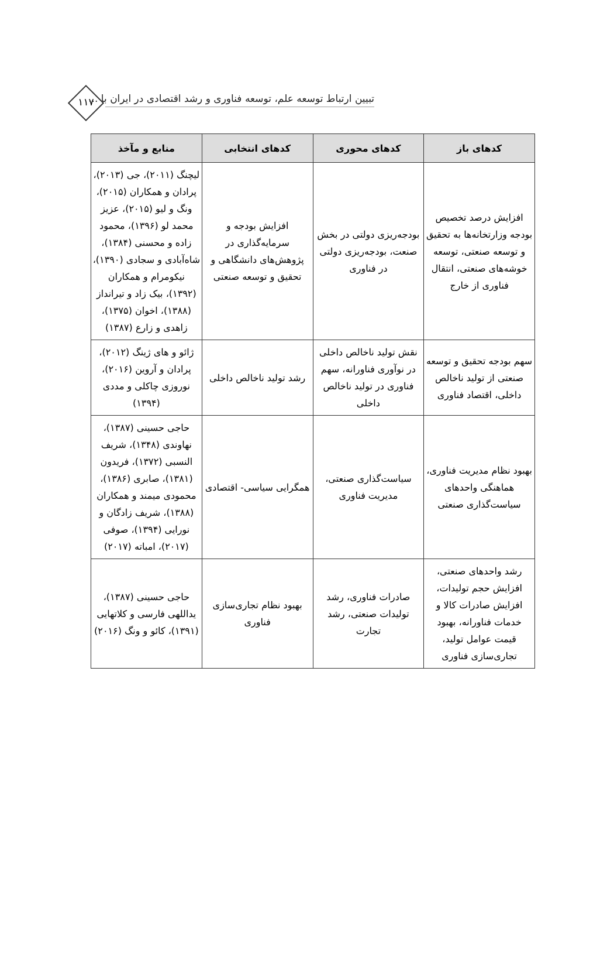۱۱۷ تبیین ارتباط توسعه علم، توسعه فناوری و رشد اقتصادی در ایران با ...
| کدهای باز | کدهای محوری | کدهای انتخابی | منابع و مآخذ |
| --- | --- | --- | --- |
| افزایش درصد تخصیص بودجه وزارتخانه‌ها به تحقیق و توسعه صنعتی، توسعه خوشه‌های صنعتی، انتقال فناوری از خارج | بودجه‌ریزی دولتی در بخش صنعت، بودجه‌ریزی دولتی در فناوری | افزایش بودجه و سرمایه‌گذاری در پژوهش‌های دانشگاهی و تحقیق و توسعه صنعتی | لیچنگ (۲۰۱۱)، جی (۲۰۱۳)، پرادان و همکاران (۲۰۱۵)، ونگ و لیو (۲۰۱۵)، عزیز محمد لو (۱۳۹۶)، محمود زاده و محسنی (۱۳۸۴)، شاه‌آبادی و سجادی (۱۳۹۰)، نیکومرام و همکاران (۱۳۹۲)، بیک زاد و تیرانداز (۱۳۸۸)، اخوان (۱۳۷۵)، زاهدی و زارع (۱۳۸۷) |
| سهم بودجه تحقیق و توسعه صنعتی از تولید ناخالص داخلی، اقتصاد فناوری | نقش تولید ناخالص داخلی در نوآوری فناورانه، سهم فناوری در تولید ناخالص داخلی | رشد تولید ناخالص داخلی | ژائو و های ژینگ (۲۰۱۲)، پرادان و آروین (۲۰۱۶)، نوروزی چاکلی و مددی (۱۳۹۴) |
| بهبود نظام مدیریت فناوری، هماهنگی واحدهای سیاست‌گذاری صنعتی | سیاست‌گذاری صنعتی، مدیریت فناوری | همگرایی سیاسی- اقتصادی | حاجی حسینی (۱۳۸۷)، نهاوندی (۱۳۴۸)، شریف النسبی (۱۳۷۲)، فریدون (۱۳۸۱)، صابری (۱۳۸۶)، محمودی میمند و همکاران (۱۳۸۸)، شریف زادگان و نورایی (۱۳۹۴)، صوفی (۲۰۱۷)، امباته (۲۰۱۷) |
| رشد واحدهای صنعتی، افزایش حجم تولیدات، افزایش صادرات کالا و خدمات فناورانه، بهبود قیمت عوامل تولید، تجاری‌سازی فناوری | صادرات فناوری، رشد تولیدات صنعتی، رشد تجارت | بهبود نظام تجاری‌سازی فناوری | حاجی حسینی (۱۳۸۷)، یداللهی فارسی و کلاتهایی (۱۳۹۱)، کائو و ونگ (۲۰۱۶) |